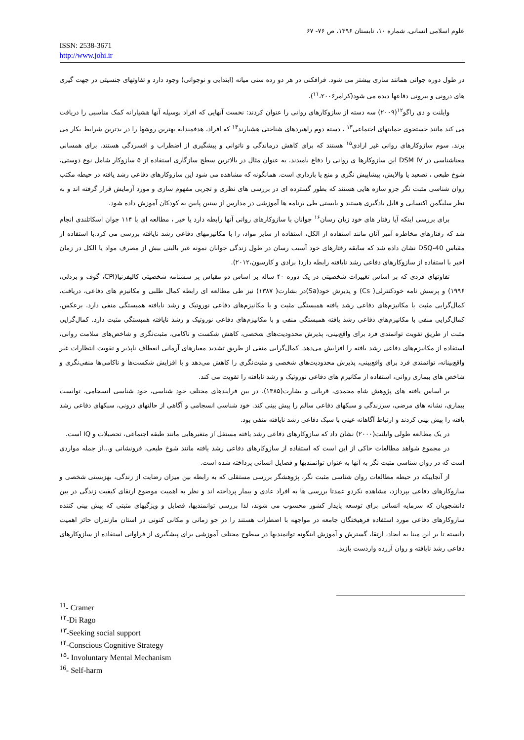علوم اسلامی انسانی، شماره ۱۰، تابستان ۱۳۹۶، ص ۷۶- ۶۷
ISSN: 2538-3671
http://www.johi.ir
در طول دوره جوانی همانند سازی بیشتر می شود. فرافکنی در هر دو رده سنی میانه (ابتدایی و نوجوانی) وجود دارد و تفاوتهای جنسیتی در جهت گیری های درونی و بیرونی دفاعها دیده می شود(کرامر<sup>۱۱</sup>،۲۰۰۶).
وایلنت و دی راگو<sup>۱۲</sup>(۲۰۰۹) سه دسته از سازوکارهای روانی را عنوان کردند: نخست آنهایی که افراد بوسیله آنها هشیارانه کمک مناسبی را دریافت می کند مانند جستجوی حمایتهای اجتماعی<sup>۱۳</sup> ، دسته دوم راهبردهای شناختی هشیارند<sup>۱۴</sup> که افراد، هدفمندانه بهترین روشها را در بدترین شرایط بکار می برند. سوم سازوکارهای روانی غیر ارادی<sup>۱۵</sup> هستند که برای کاهش درماندگی و ناتوانی و پیشگیری از اضطراب و افسردگی هستند. برای همسانی معناشناسی در DSM IV این سازوکارها ی روانی را دفاع نامیدند. به عنوان مثال در بالاترین سطح سازگاری استفاده از ۵ سازوکار شامل نوع دوستی، شوخ طبعی ، تصعید یا والایش، پیشاپیش نگری و منع یا بازداری است. همانگونه که مشاهده می شود این سازوکارهای دفاعی رشد یافته در حیطه مکتب روان شناسی مثبت نگر جزو سازه هایی هستند که بطور گسترده ای در بررسی های نظری و تجربی مفهوم سازی و مورد آزمایش قرار گرفته اند و به نظر سلیگمن اکتسابی و قابل یادگیری هستند و بایستی طی برنامه ها آموزشی در مدارس از سنین پایین به کودکان آموزش داده شود.
برای بررسی اینکه آیا رفتار های خود زیان رسان<sup>۱۶</sup> جوانان با سازوکارهای روانی آنها رابطه دارد یا خیر ، مطالعه ای با ۱۱۴ جوان اسکاتلندی انجام شد که رفتارهای مخاطره آمیز آنان مانند استفاده از الکل، استفاده از سایر مواد، را با مکانیزمهای دفاعی رشد نایافته بررسی می کرد.با استفاده از مقیاس DSQ-40 نشان داده شد که سابقه رفتارهای خود آسیب رسان در طول زندگی جوانان نمونه غیر بالینی بیش از مصرف مواد یا الکل در زمان اخیر با استفاده از سازوکارهای دفاعی رشد نایافته رابطه دارد( برادی و کارسون،۲۰۱۲).
تفاوتهای فردی که بر اساس تغییرات شخصیتی در یک دوره ۴۰ ساله بر اساس دو مقیاس پر سشنامه شخصیتی کالیفرنیا(CPI، گوف و بردلی، ۱۹۹۶) و پرسش نامه خودکنترلی( Cs) و پذیرش خود(Sa)در بشارت( ۱۳۸۷) نیز طی مطالعه ای رابطه کمال طلبی و مکانیزم های دفاعی، دریافت، کمال‌گرایی مثبت با مکانیزم‌های دفاعی رشد یافته همبستگی مثبت و با مکانیزم‌های دفاعی نوروتیک و رشد نایافته همبستگی منفی دارد. برعکس، کمال‌گرایی منفی با مکانیزم‌های دفاعی رشد یافته همبستگی منفی و با مکانیزم‌های دفاعی نوروتیک و رشد نایافته همبستگی مثبت دارد. کمال‌گرایی مثبت از طریق تقویت توانمندی فرد برای واقع‌بینی، پذیرش محدودیت‌های شخصی، کاهش شکست و ناکامی، مثبت‌نگری و شاخص‌های سلامت روانی، استفاده از مکانیزم‌های دفاعی رشد یافته را افزایش می‌دهد. کمال‌گرایی منفی از طریق تشدید معیارهای آرمانی انعطاف ناپذیر و تقویت انتظارات غیر واقع‌بینانه، توانمندی فرد برای واقع‌بینی، پذیرش محدودیت‌های شخصی و مثبت‌نگری را کاهش می‌دهد و با افزایش شکست‌ها و ناکامی‌ها منفی‌نگری و شاخص های بیماری روانی، استفاده از مکانیزم های دفاعی نوروتیک و رشد نایافته را تقویت می کند.
بر اساس یافته های پژوهش شاه محمدی، قربانی و بشارت(۱۳۸۵)، در بین فرایندهای مختلف خود شناسی، خود شناسی انسجامی، توانست بیماری، نشانه های مرضی، سرزندگی و سبکهای دفاعی سالم را پیش بینی کند. خود شناسی انسجامی و آگاهی از حالتهای درونی، سبکهای دفاعی رشد یافته را پیش بینی کردند و ارتباط آگاهانه عینی با سبک دفاعی رشد نایافته منفی بود.
در یک مطالعه طولی وایلنت(۲۰۰۰) نشان داد که سازوکارهای دفاعی رشد یافته مستقل از متغیرهایی مانند طبقه اجتماعی، تحصیلات و IQ است.
در مجموع شواهد مطالعات حاکی از این است که استفاده از سازوکارهای دفاعی رشد یافته مانند شوخ طبعی، فرونشانی و...از جمله مواردی است که در روان شناسی مثبت نگر به آنها به عنوان توانمندیها و فضایل انسانی پرداخته شده است.
از آنجاییکه در حیطه مطالعات روان شناسی مثبت نگر، پژوهشگر بررسی مستقلی که به رابطه بین میزان رضایت از زندگی، بهزیستی شخصی و سازوکارهای دفاعی بپردازد، مشاهده نکردو عمدتا بررسی ها به افراد عادی و بیمار پرداخته اند و نظر به اهمیت موضوع ارتقای کیفیت زندگی در بین دانشجویان که سرمایه انسانی برای توسعه پایدار کشور محسوب می شوند، لذا بررسی توانمندیها، فضایل و ویژگیهای مثبتی که پیش بینی کننده سازوکارهای دفاعی مورد استفاده فرهیختگان جامعه در مواجهه با اضطراب هستند را در جو زمانی و مکانی کنونی در استان مازندران حائز اهمیت دانسته تا بر این مبنا به ایجاد، ارتقا، گسترش و آموزش اینگونه توانمندیها در سطوح مختلف آموزشی برای پیشگیری از فراوانی استفاده از سازوکارهای دفاعی رشد نایافته و روان آزرده واردست یازید.
<sup>11</sup>- Cramer
<sup>۱۲</sup>-Di Rago
<sup>۱۳</sup>-Seeking social support
<sup>۱۴</sup>-Conscious Cognitive Strategy
<sup>۱۵</sup>- Involuntary Mental Mechanism
<sup>16</sup>- Self-harm